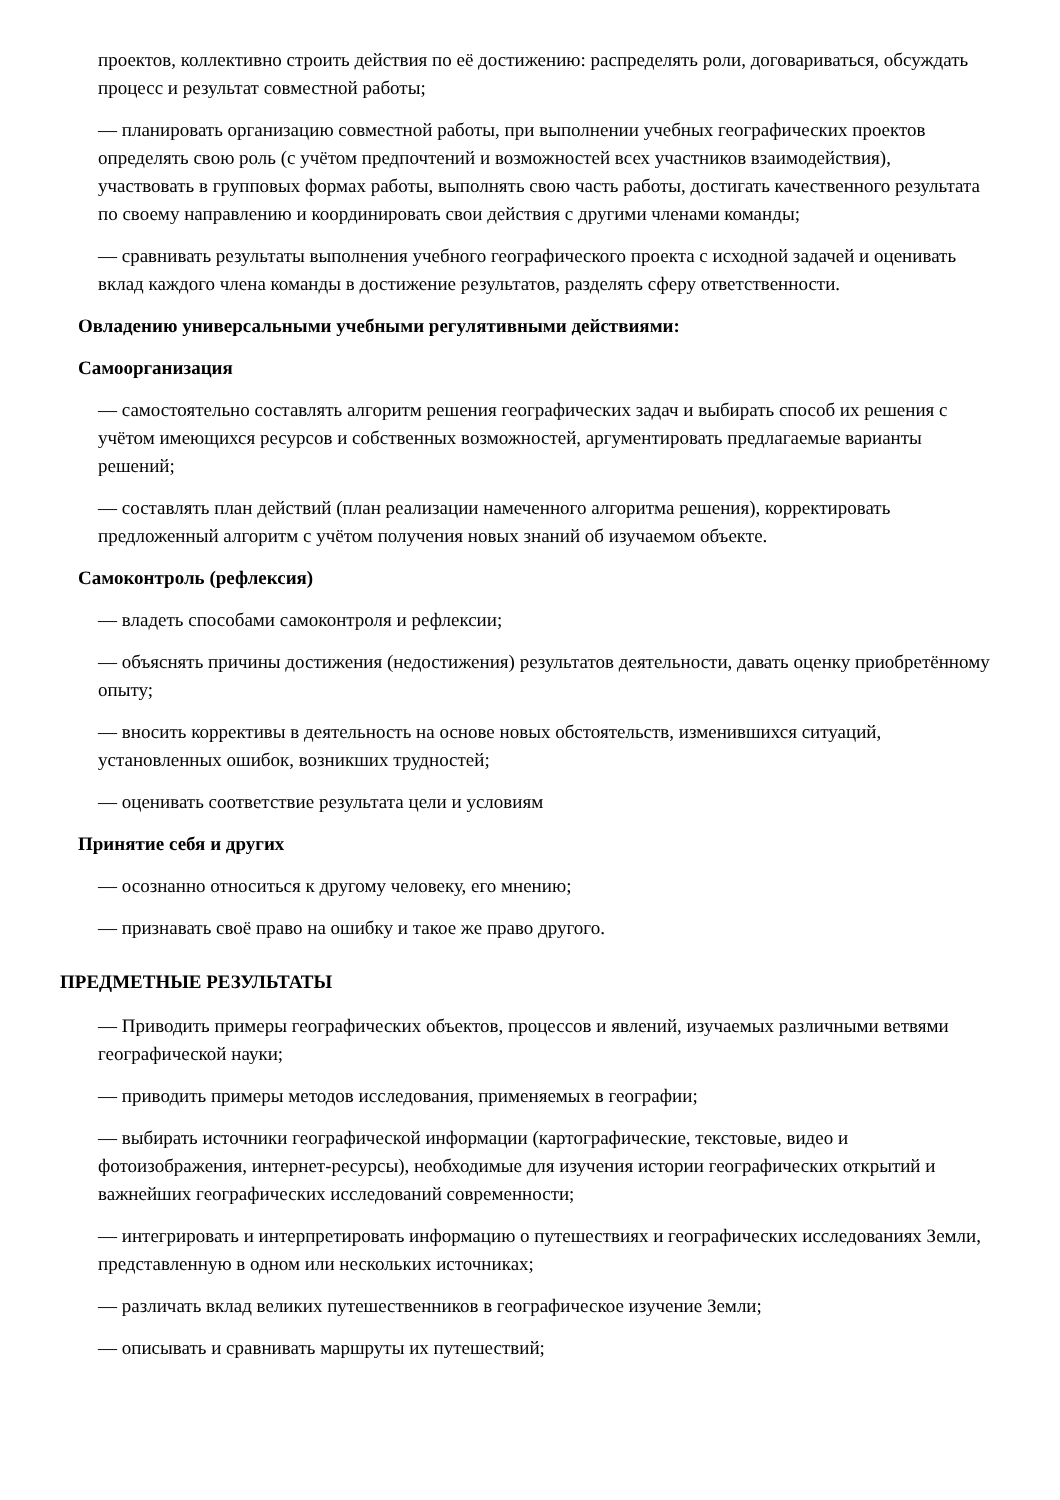проектов, коллективно строить действия по её достижению: распределять роли, договариваться, обсуждать процесс и результат совместной работы;
— планировать организацию совместной работы, при выполнении учебных географических проектов определять свою роль (с учётом предпочтений и возможностей всех участников взаимодействия), участвовать в групповых формах работы, выполнять свою часть работы, достигать качественного результата по своему направлению и координировать свои действия с другими членами команды;
— сравнивать результаты выполнения учебного географического проекта с исходной задачей и оценивать вклад каждого члена команды в достижение результатов, разделять сферу ответственности.
Овладению универсальными учебными регулятивными действиями:
Самоорганизация
— самостоятельно составлять алгоритм решения географических задач и выбирать способ их решения с учётом имеющихся ресурсов и собственных возможностей, аргументировать предлагаемые варианты решений;
— составлять план действий (план реализации намеченного алгоритма решения), корректировать предложенный алгоритм с учётом получения новых знаний об изучаемом объекте.
Самоконтроль (рефлексия)
— владеть способами самоконтроля и рефлексии;
— объяснять причины достижения (недостижения) результатов деятельности, давать оценку приобретённому опыту;
— вносить коррективы в деятельность на основе новых обстоятельств, изменившихся ситуаций, установленных ошибок, возникших трудностей;
— оценивать соответствие результата цели и условиям
Принятие себя и других
— осознанно относиться к другому человеку, его мнению;
— признавать своё право на ошибку и такое же право другого.
ПРЕДМЕТНЫЕ РЕЗУЛЬТАТЫ
— Приводить примеры географических объектов, процессов и явлений, изучаемых различными ветвями географической науки;
— приводить примеры методов исследования, применяемых в географии;
— выбирать источники географической информации (картографические, текстовые, видео и фотоизображения, интернет-ресурсы), необходимые для изучения истории географических открытий и важнейших географических исследований современности;
— интегрировать и интерпретировать информацию о путешествиях и географических исследованиях Земли, представленную в одном или нескольких источниках;
— различать вклад великих путешественников в географическое изучение Земли;
— описывать и сравнивать маршруты их путешествий;